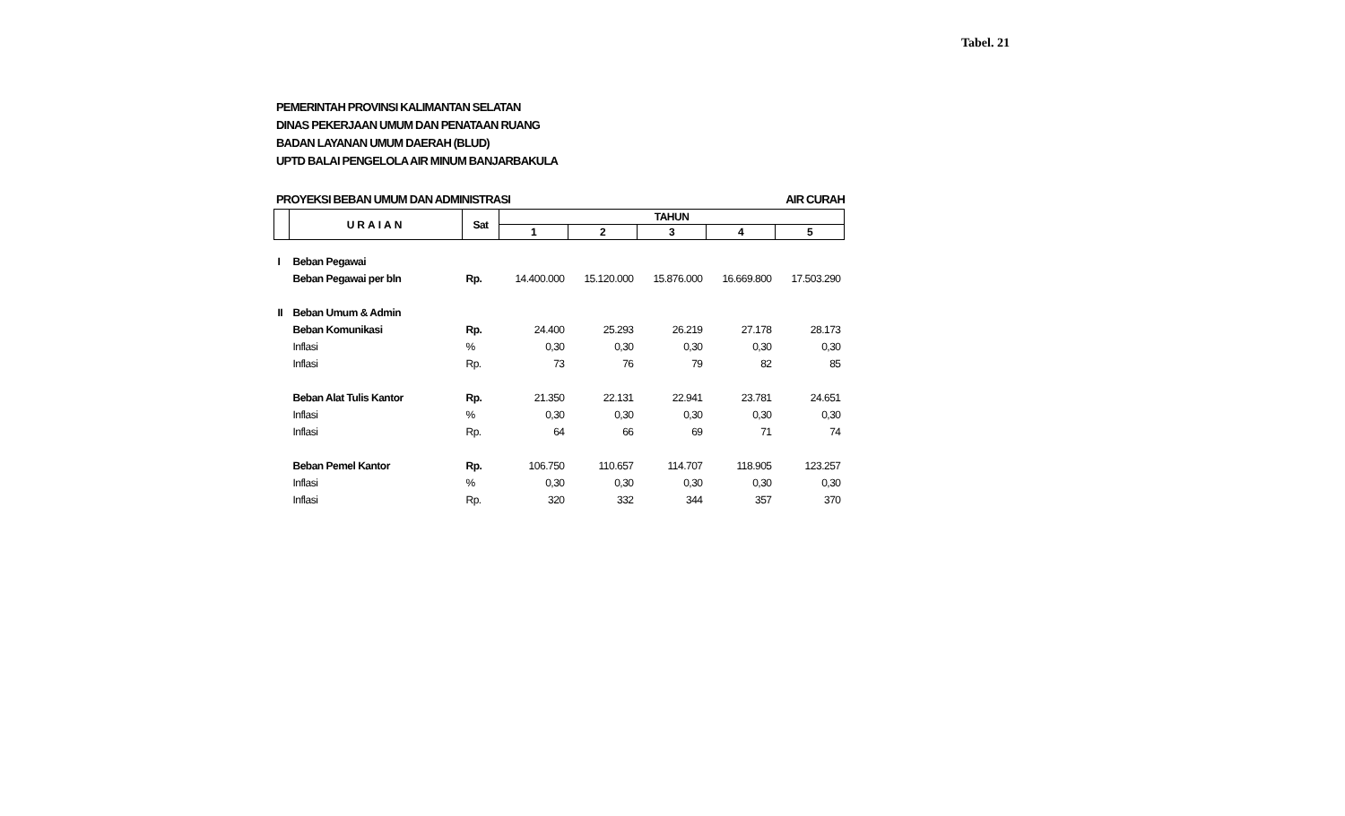Tabel. 21
PEMERINTAH PROVINSI KALIMANTAN SELATAN
DINAS PEKERJAAN UMUM DAN PENATAAN RUANG
BADAN LAYANAN UMUM DAERAH (BLUD)
UPTD BALAI PENGELOLA AIR MINUM BANJARBAKULA
PROYEKSI BEBAN UMUM DAN ADMINISTRASI AIR CURAH
| | URAIAN | Sat | TAHUN | | | | |
| --- | --- | --- | --- | --- | --- | --- | --- |
| | | | 1 | 2 | 3 | 4 | 5 |
| I | Beban Pegawai | | | | | | |
| | Beban Pegawai per bln | Rp. | 14.400.000 | 15.120.000 | 15.876.000 | 16.669.800 | 17.503.290 |
| II | Beban Umum & Admin | | | | | | |
| | Beban Komunikasi | Rp. | 24.400 | 25.293 | 26.219 | 27.178 | 28.173 |
| | Inflasi | % | 0,30 | 0,30 | 0,30 | 0,30 | 0,30 |
| | Inflasi | Rp. | 73 | 76 | 79 | 82 | 85 |
| | Beban Alat Tulis Kantor | Rp. | 21.350 | 22.131 | 22.941 | 23.781 | 24.651 |
| | Inflasi | % | 0,30 | 0,30 | 0,30 | 0,30 | 0,30 |
| | Inflasi | Rp. | 64 | 66 | 69 | 71 | 74 |
| | Beban Pemel Kantor | Rp. | 106.750 | 110.657 | 114.707 | 118.905 | 123.257 |
| | Inflasi | % | 0,30 | 0,30 | 0,30 | 0,30 | 0,30 |
| | Inflasi | Rp. | 320 | 332 | 344 | 357 | 370 |